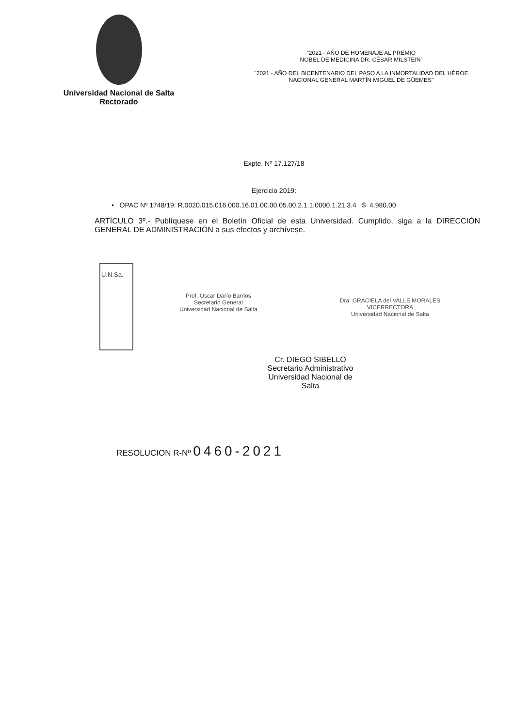Universidad Nacional de Salta
Rectorado
“2021 - AÑO DE HOMENAJE AL PREMIO
NOBEL DE MEDICINA DR. CÉSAR MILSTEIN”
"2021 - AÑO DEL BICENTENARIO DEL PASO A LA INMORTALIDAD DEL HÉROE
NACIONAL GENERAL MARTÍN MIGUEL DE GÜEMES"
Expte. Nº 17.127/18
Ejercicio 2019:
• OPAC Nº 1748/19: R.0020.015.016.000.16.01.00.00.05.00.2.1.1.0000.1.21.3.4 $ 4.980,00
ARTÍCULO 3º.- Publíquese en el Boletín Oficial de esta Universidad. Cumplido, siga a la DIRECCIÓN GENERAL DE ADMINISTRACIÓN a sus efectos y archívese.
U.N.Sa.
Prof. Oscar Darío Barrios
Secretario General
Universidad Nacional de Salta
Dra. GRACIELA del VALLE MORALES
VICERRECTORA
Universidad Nacional de Salta
Cr. DIEGO SIBELLO
Secretario Administrativo
Universidad Nacional de Salta
RESOLUCION R-Nº 0460-2021